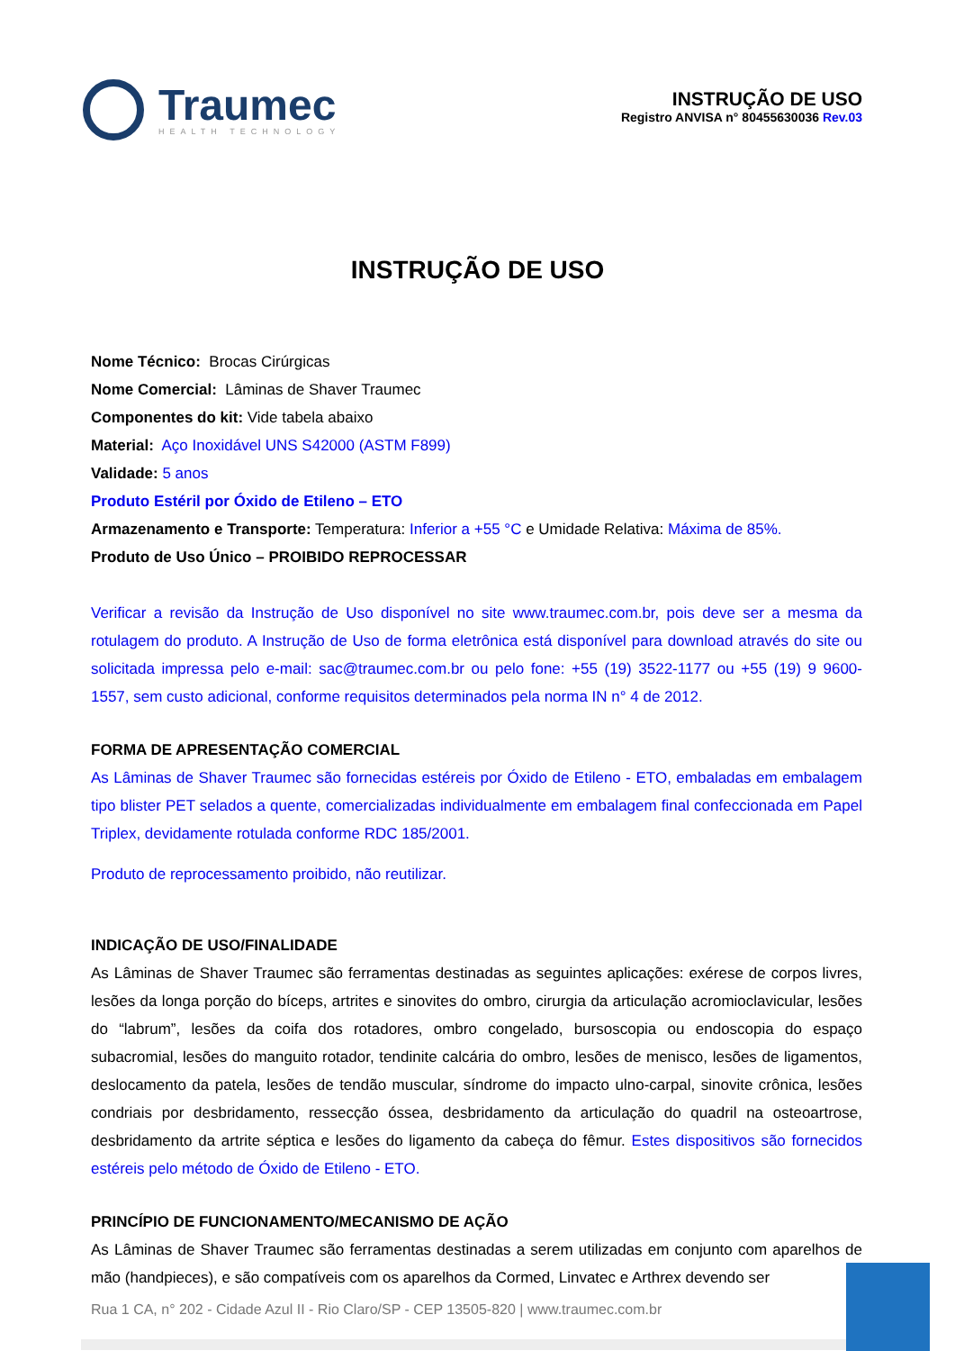Traumec
HEALTH TECHNOLOGY
INSTRUÇÃO DE USO
Registro ANVISA n° 80455630036 Rev.03
INSTRUÇÃO DE USO
Nome Técnico: Brocas Cirúrgicas
Nome Comercial: Lâminas de Shaver Traumec
Componentes do kit: Vide tabela abaixo
Material: Aço Inoxidável UNS S42000 (ASTM F899)
Validade: 5 anos
Produto Estéril por Óxido de Etileno – ETO
Armazenamento e Transporte: Temperatura: Inferior a +55 °C e Umidade Relativa: Máxima de 85%.
Produto de Uso Único – PROIBIDO REPROCESSAR
Verificar a revisão da Instrução de Uso disponível no site www.traumec.com.br, pois deve ser a mesma da rotulagem do produto. A Instrução de Uso de forma eletrônica está disponível para download através do site ou solicitada impressa pelo e-mail: sac@traumec.com.br ou pelo fone: +55 (19) 3522-1177 ou +55 (19) 9 9600-1557, sem custo adicional, conforme requisitos determinados pela norma IN n° 4 de 2012.
FORMA DE APRESENTAÇÃO COMERCIAL
As Lâminas de Shaver Traumec são fornecidas estéreis por Óxido de Etileno - ETO, embaladas em embalagem tipo blister PET selados a quente, comercializadas individualmente em embalagem final confeccionada em Papel Triplex, devidamente rotulada conforme RDC 185/2001.
Produto de reprocessamento proibido, não reutilizar.
INDICAÇÃO DE USO/FINALIDADE
As Lâminas de Shaver Traumec são ferramentas destinadas as seguintes aplicações: exérese de corpos livres, lesões da longa porção do bíceps, artrites e sinovites do ombro, cirurgia da articulação acromioclavicular, lesões do “labrum”, lesões da coifa dos rotadores, ombro congelado, bursoscopia ou endoscopia do espaço subacromial, lesões do manguito rotador, tendinite calcária do ombro, lesões de menisco, lesões de ligamentos, deslocamento da patela, lesões de tendão muscular, síndrome do impacto ulno-carpal, sinovite crônica, lesões condriais por desbridamento, ressecção óssea, desbridamento da articulação do quadril na osteoartrose, desbridamento da artrite séptica e lesões do ligamento da cabeça do fêmur. Estes dispositivos são fornecidos estéreis pelo método de Óxido de Etileno - ETO.
PRINCÍPIO DE FUNCIONAMENTO/MECANISMO DE AÇÃO
As Lâminas de Shaver Traumec são ferramentas destinadas a serem utilizadas em conjunto com aparelhos de mão (handpieces), e são compatíveis com os aparelhos da Cormed, Linvatec e Arthrex devendo ser
Rua 1 CA, n° 202 - Cidade Azul II - Rio Claro/SP - CEP 13505-820 | www.traumec.com.br